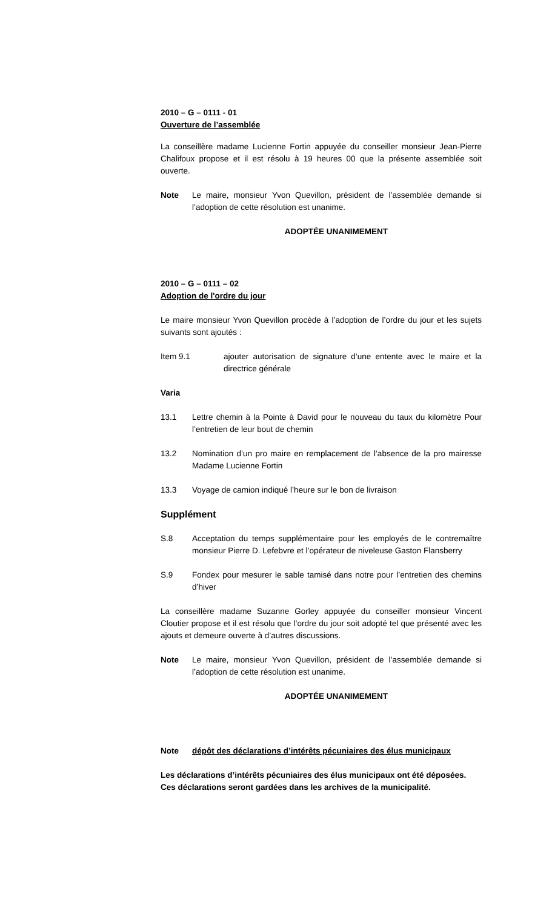2010 – G – 0111 - 01
Ouverture de l’assemblée
La conseillère madame Lucienne Fortin appuyée du conseiller monsieur Jean-Pierre Chalifoux propose et il est résolu à 19 heures 00 que la présente assemblée soit ouverte.
Note Le maire, monsieur Yvon Quevillon, président de l’assemblée demande si l’adoption de cette résolution est unanime.
ADOPTÉE UNANIMEMENT
2010 – G – 0111 – 02
Adoption de l'ordre du jour
Le maire monsieur Yvon Quevillon procède à l’adoption de l’ordre du jour et les sujets suivants sont ajoutés :
Item 9.1 ajouter autorisation de signature d’une entente avec le maire et la directrice générale
Varia
13.1 Lettre chemin à la Pointe à David pour le nouveau du taux du kilomètre Pour l’entretien de leur bout de chemin
13.2 Nomination d’un pro maire en remplacement de l’absence de la pro mairesse Madame Lucienne Fortin
13.3 Voyage de camion indiqué l’heure sur le bon de livraison
Supplément
S.8 Acceptation du temps supplémentaire pour les employés de le contremaître monsieur Pierre D. Lefebvre et l’opérateur de niveleuse Gaston Flansberry
S.9 Fondex pour mesurer le sable tamisé dans notre pour l’entretien des chemins d’hiver
La conseillère madame Suzanne Gorley appuyée du conseiller monsieur Vincent Cloutier propose et il est résolu que l’ordre du jour soit adopté tel que présenté avec les ajouts et demeure ouverte à d’autres discussions.
Note Le maire, monsieur Yvon Quevillon, président de l’assemblée demande si l’adoption de cette résolution est unanime.
ADOPTÉE UNANIMEMENT
Note dépôt des déclarations d’intérêts pécuniaires des élus municipaux
Les déclarations d’intérêts pécuniaires des élus municipaux ont été déposées. Ces déclarations seront gardées dans les archives de la municipalité.